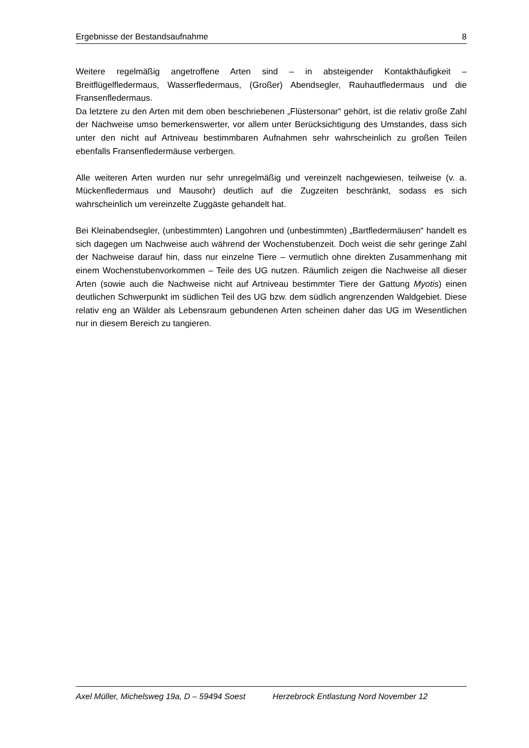Ergebnisse der Bestandsaufnahme 8
Weitere regelmäßig angetroffene Arten sind – in absteigender Kontakthäufigkeit – Breitflügelfledermaus, Wasserfledermaus, (Großer) Abendsegler, Rauhautfledermaus und die Fransenfledermaus.
Da letztere zu den Arten mit dem oben beschriebenen „Flüstersonar“ gehört, ist die relativ große Zahl der Nachweise umso bemerkenswerter, vor allem unter Berücksichtigung des Umstandes, dass sich unter den nicht auf Artniveau bestimmbaren Aufnahmen sehr wahrscheinlich zu großen Teilen ebenfalls Fransenfledermäuse verbergen.
Alle weiteren Arten wurden nur sehr unregelmäßig und vereinzelt nachgewiesen, teilweise (v. a. Mückenfledermaus und Mausohr) deutlich auf die Zugzeiten beschränkt, sodass es sich wahrscheinlich um vereinzelte Zuggäste gehandelt hat.
Bei Kleinabendsegler, (unbestimmten) Langohren und (unbestimmten) „Bartfledermäusen“ handelt es sich dagegen um Nachweise auch während der Wochenstubenzeit. Doch weist die sehr geringe Zahl der Nachweise darauf hin, dass nur einzelne Tiere – vermutlich ohne direkten Zusammenhang mit einem Wochenstubenvorkommen – Teile des UG nutzen. Räumlich zeigen die Nachweise all dieser Arten (sowie auch die Nachweise nicht auf Artniveau bestimmter Tiere der Gattung Myotis) einen deutlichen Schwerpunkt im südlichen Teil des UG bzw. dem südlich angrenzenden Waldgebiet. Diese relativ eng an Wälder als Lebensraum gebundenen Arten scheinen daher das UG im Wesentlichen nur in diesem Bereich zu tangieren.
Axel Müller, Michelsweg 19a, D – 59494 Soest Herzebrock Entlastung Nord November 12